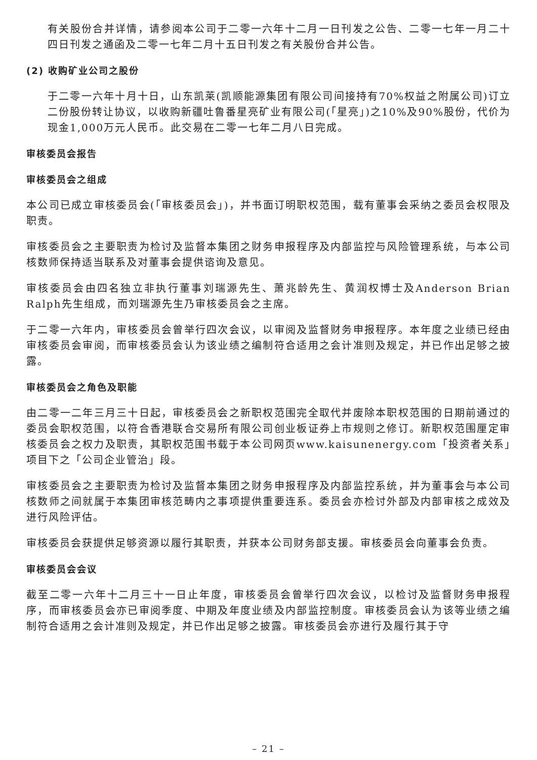有关股份合并详情，请参阅本公司于二零一六年十二月一日刊发之公告、二零一七年一月二十四日刊发之通函及二零一七年二月十五日刊发之有关股份合并公告。
(2) 收购矿业公司之股份
于二零一六年十月十日，山东凯莱(凯顺能源集团有限公司间接持有70%权益之附属公司)订立二份股份转让协议，以收购新疆吐鲁番星亮矿业有限公司(「星亮」)之10%及90%股份，代价为现金1,000万元人民币。此交易在二零一七年二月八日完成。
审核委员会报告
审核委员会之组成
本公司已成立审核委员会(「审核委员会」)，并书面订明职权范围，载有董事会采纳之委员会权限及职责。
审核委员会之主要职责为检讨及监督本集团之财务申报程序及内部监控与风险管理系统，与本公司核数师保持适当联系及对董事会提供谘询及意见。
审核委员会由四名独立非执行董事刘瑞源先生、萧兆龄先生、黄润权博士及Anderson Brian Ralph先生组成，而刘瑞源先生乃审核委员会之主席。
于二零一六年内，审核委员会曾举行四次会议，以审阅及监督财务申报程序。本年度之业绩已经由审核委员会审阅，而审核委员会认为该业绩之编制符合适用之会计准则及规定，并已作出足够之披露。
审核委员会之角色及职能
由二零一二年三月三十日起，审核委员会之新职权范围完全取代并废除本职权范围的日期前通过的委员会职权范围，以符合香港联合交易所有限公司创业板证券上市规则之修订。新职权范围厘定审核委员会之权力及职责，其职权范围书载于本公司网页www.kaisunenergy.com「投资者关系」项目下之「公司企业管治」段。
审核委员会之主要职责为检讨及监督本集团之财务申报程序及内部监控系统，并为董事会与本公司核数师之间就属于本集团审核范畴内之事项提供重要连系。委员会亦检讨外部及内部审核之成效及进行风险评估。
审核委员会获提供足够资源以履行其职责，并获本公司财务部支援。审核委员会向董事会负责。
审核委员会会议
截至二零一六年十二月三十一日止年度，审核委员会曾举行四次会议，以检讨及监督财务申报程序，而审核委员会亦已审阅季度、中期及年度业绩及内部监控制度。审核委员会认为该等业绩之编制符合适用之会计准则及规定，并已作出足够之披露。审核委员会亦进行及履行其于守
– 21 –